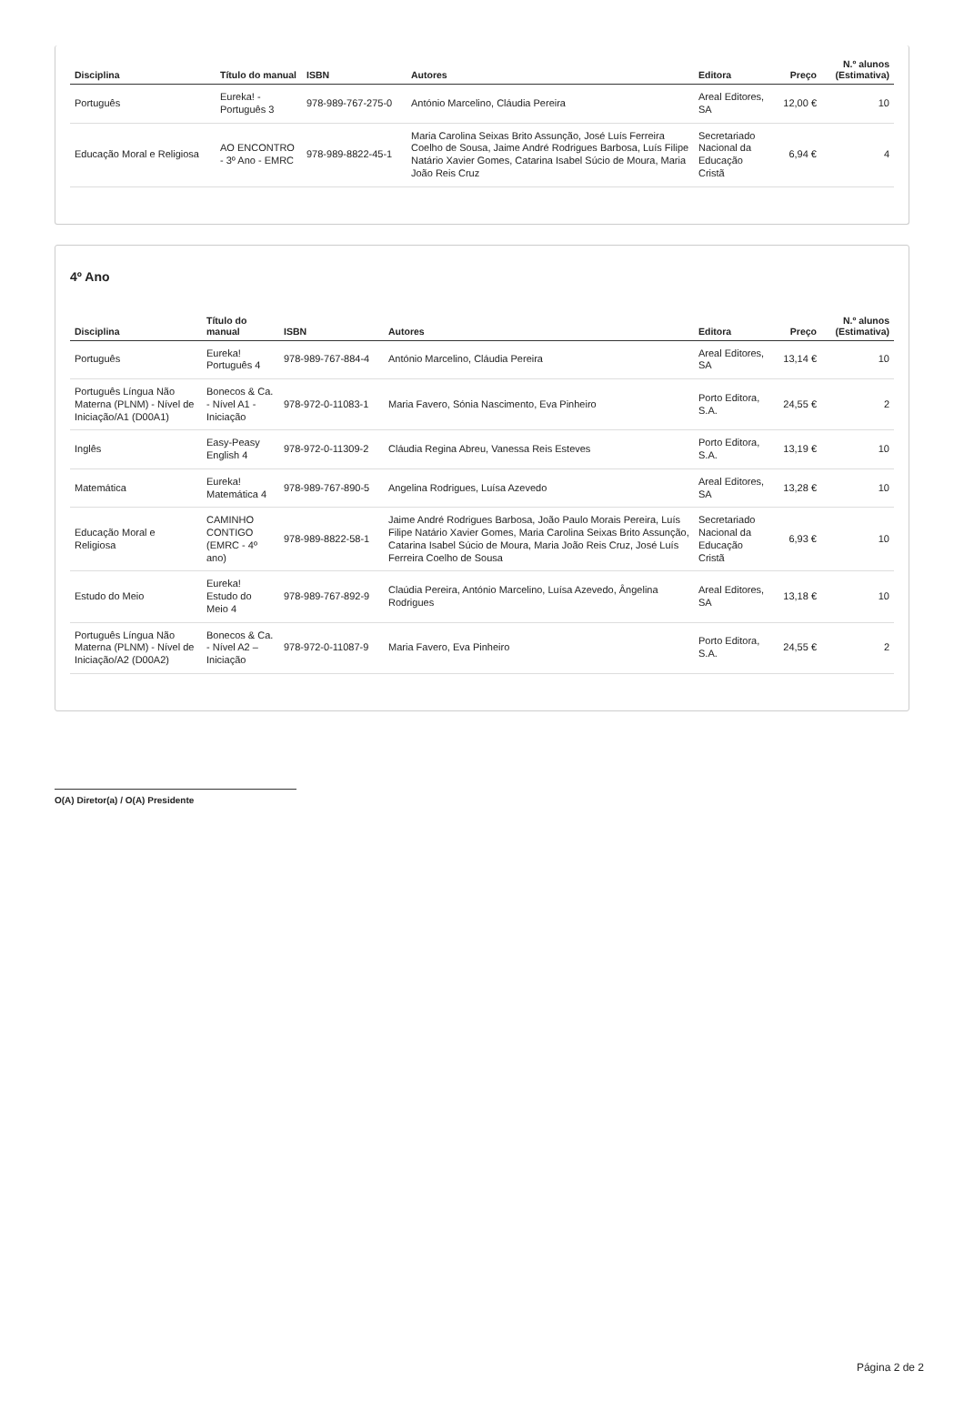| Disciplina | Título do manual | ISBN | Autores | Editora | Preço | N.º alunos (Estimativa) |
| --- | --- | --- | --- | --- | --- | --- |
| Português | Eureka! - Português 3 | 978-989-767-275-0 | António Marcelino, Cláudia Pereira | Areal Editores, SA | 12,00 € | 10 |
| Educação Moral e Religiosa | AO ENCONTRO - 3º Ano - EMRC | 978-989-8822-45-1 | Maria Carolina Seixas Brito Assunção, José Luís Ferreira Coelho de Sousa, Jaime André Rodrigues Barbosa, Luís Filipe Natário Xavier Gomes, Catarina Isabel Súcio de Moura, Maria João Reis Cruz | Secretariado Nacional da Educação Cristã | 6,94 € | 4 |
4º Ano
| Disciplina | Título do manual | ISBN | Autores | Editora | Preço | N.º alunos (Estimativa) |
| --- | --- | --- | --- | --- | --- | --- |
| Português | Eureka! Português 4 | 978-989-767-884-4 | António Marcelino, Cláudia Pereira | Areal Editores, SA | 13,14 € | 10 |
| Português Língua Não Materna (PLNM) - Nível de Iniciação/A1 (D00A1) | Bonecos & Ca. - Nível A1 - Iniciação | 978-972-0-11083-1 | Maria Favero, Sónia Nascimento, Eva Pinheiro | Porto Editora, S.A. | 24,55 € | 2 |
| Inglês | Easy-Peasy English 4 | 978-972-0-11309-2 | Cláudia Regina Abreu, Vanessa Reis Esteves | Porto Editora, S.A. | 13,19 € | 10 |
| Matemática | Eureka! Matemática 4 | 978-989-767-890-5 | Angelina Rodrigues, Luísa Azevedo | Areal Editores, SA | 13,28 € | 10 |
| Educação Moral e Religiosa | CAMINHO CONTIGO (EMRC - 4º ano) | 978-989-8822-58-1 | Jaime André Rodrigues Barbosa, João Paulo Morais Pereira, Luís Filipe Natário Xavier Gomes, Maria Carolina Seixas Brito Assunção, Catarina Isabel Súcio de Moura, Maria João Reis Cruz, José Luís Ferreira Coelho de Sousa | Secretariado Nacional da Educação Cristã | 6,93 € | 10 |
| Estudo do Meio | Eureka! Estudo do Meio 4 | 978-989-767-892-9 | Claúdia Pereira, António Marcelino, Luísa Azevedo, Ângelina Rodrigues | Areal Editores, SA | 13,18 € | 10 |
| Português Língua Não Materna (PLNM) - Nível de Iniciação/A2 (D00A2) | Bonecos & Ca. - Nível A2 – Iniciação | 978-972-0-11087-9 | Maria Favero, Eva Pinheiro | Porto Editora, S.A. | 24,55 € | 2 |
O(A) Diretor(a) / O(A) Presidente
Página 2 de 2